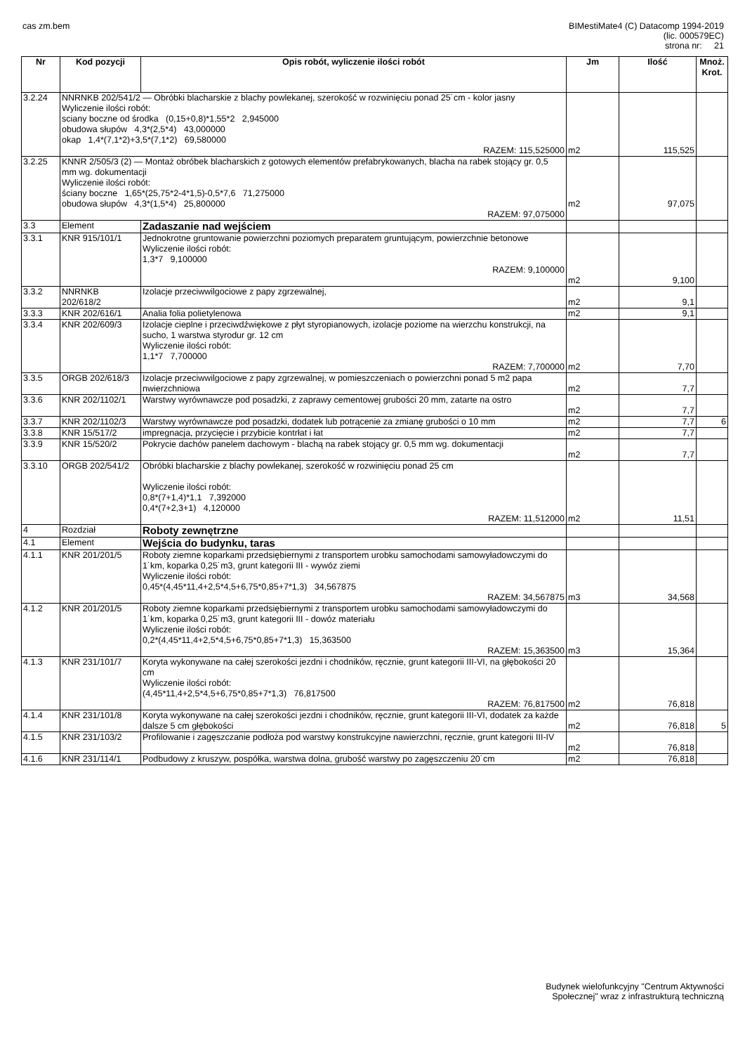cas zm.bem BIMestiMate4 (C) Datacomp 1994-2019
(lic. 000579EC)
strona nr: 21
| Nr | Kod pozycji | Opis robót, wyliczenie ilości robót | Jm | Ilość | Mnoż. Krot. |
| --- | --- | --- | --- | --- | --- |
| 3.2.24 | NNRNKB 202/541/2 — Obróbki blacharskie z blachy powlekanej, szerokość w rozwinięciu ponad 25˙cm - kolor jasny Wyliczenie ilości robót: sciany boczne od środka (0,15+0,8)*1,55*2 2,945000 obudowa słupów 4,3*(2,5*4) 43,000000 okap 1,4*(7,1*2)+3,5*(7,1*2) 69,580000 RAZEM: 115,525000 | | m2 | 115,525 | |
| 3.2.25 | KNNR 2/505/3 (2) — Montaż obróbek blacharskich z gotowych elementów prefabrykowanych, blacha na rabek stojący gr. 0,5 mm wg. dokumentacji Wyliczenie ilości robót: ściany boczne 1,65*(25,75*2-4*1,5)-0,5*7,6 71,275000 obudowa słupów 4,3*(1,5*4) 25,800000 RAZEM: 97,075000 | | m2 | 97,075 | |
| 3.3 | Element | Zadaszanie nad wejściem | | | |
| 3.3.1 | KNR 915/101/1 | Jednokrotne gruntowanie powierzchni poziomych preparatem gruntującym, powierzchnie betonowe Wyliczenie ilości robót: 1,3*7 9,100000 RAZEM: 9,100000 | m2 | 9,100 | |
| 3.3.2 | NNRNKB 202/618/2 | Izolacje przeciwwilgociowe z papy zgrzewalnej, | m2 | 9,1 | |
| 3.3.3 | KNR 202/616/1 | Analia folia polietylenowa | m2 | 9,1 | |
| 3.3.4 | KNR 202/609/3 | Izolacje cieplne i przeciwdźwiękowe z płyt styropianowych, izolacje poziome na wierzchu konstrukcji, na sucho, 1 warstwa styrodur gr. 12 cm Wyliczenie ilości robót: 1,1*7 7,700000 RAZEM: 7,700000 | m2 | 7,70 | |
| 3.3.5 | ORGB 202/618/3 | Izolacje przeciwwilgociowe z papy zgrzewalnej, w pomieszczeniach o powierzchni ponad 5 m2 papa nwierzchniowa | m2 | 7,7 | |
| 3.3.6 | KNR 202/1102/1 | Warstwy wyrównawcze pod posadzki, z zaprawy cementowej grubości 20 mm, zatarte na ostro | m2 | 7,7 | |
| 3.3.7 | KNR 202/1102/3 | Warstwy wyrównawcze pod posadzki, dodatek lub potrącenie za zmianę grubości o 10 mm | m2 | 7,7 | 6 |
| 3.3.8 | KNR 15/517/2 | impregnacja, przycięcie i przybicie kontrłat i łat | m2 | 7,7 | |
| 3.3.9 | KNR 15/520/2 | Pokrycie dachów panelem dachowym - blachą na rabek stojący gr. 0,5 mm wg. dokumentacji | m2 | 7,7 | |
| 3.3.10 | ORGB 202/541/2 | Obróbki blacharskie z blachy powlekanej, szerokość w rozwinięciu ponad 25 cm Wyliczenie ilości robót: 0,8*(7+1,4)*1,1 7,392000 0,4*(7+2,3+1) 4,120000 RAZEM: 11,512000 | m2 | 11,51 | |
| 4 | Rozdział | Roboty zewnętrzne | | | |
| 4.1 | Element | Wejścia do budynku, taras | | | |
| 4.1.1 | KNR 201/201/5 | Roboty ziemne koparkami przedsiębiernymi z transportem urobku samochodami samowyładowczymi do 1˙km, koparka 0,25˙m3, grunt kategorii III - wywóz ziemi Wyliczenie ilości robót: 0,45*(4,45*11,4+2,5*4,5+6,75*0,85+7*1,3) 34,567875 RAZEM: 34,567875 | m3 | 34,568 | |
| 4.1.2 | KNR 201/201/5 | Roboty ziemne koparkami przedsiębiernymi z transportem urobku samochodami samowyładowczymi do 1˙km, koparka 0,25˙m3, grunt kategorii III - dowóz materiału Wyliczenie ilości robót: 0,2*(4,45*11,4+2,5*4,5+6,75*0,85+7*1,3) 15,363500 RAZEM: 15,363500 | m3 | 15,364 | |
| 4.1.3 | KNR 231/101/7 | Koryta wykonywane na całej szerokości jezdni i chodników, ręcznie, grunt kategorii III-VI, na głębokości 20 cm Wyliczenie ilości robót: (4,45*11,4+2,5*4,5+6,75*0,85+7*1,3) 76,817500 RAZEM: 76,817500 | m2 | 76,818 | |
| 4.1.4 | KNR 231/101/8 | Koryta wykonywane na całej szerokości jezdni i chodników, ręcznie, grunt kategorii III-VI, dodatek za każde dalsze 5 cm głębokości | m2 | 76,818 | 5 |
| 4.1.5 | KNR 231/103/2 | Profilowanie i zagęszczanie podłoża pod warstwy konstrukcyjne nawierzchni, ręcznie, grunt kategorii III-IV | m2 | 76,818 | |
| 4.1.6 | KNR 231/114/1 | Podbudowy z kruszyw, pospółka, warstwa dolna, grubość warstwy po zagęszczeniu 20˙cm | m2 | 76,818 | |
Budynek wielofunkcyjny "Centrum Aktywności
Społecznej" wraz z infrastrukturą techniczną